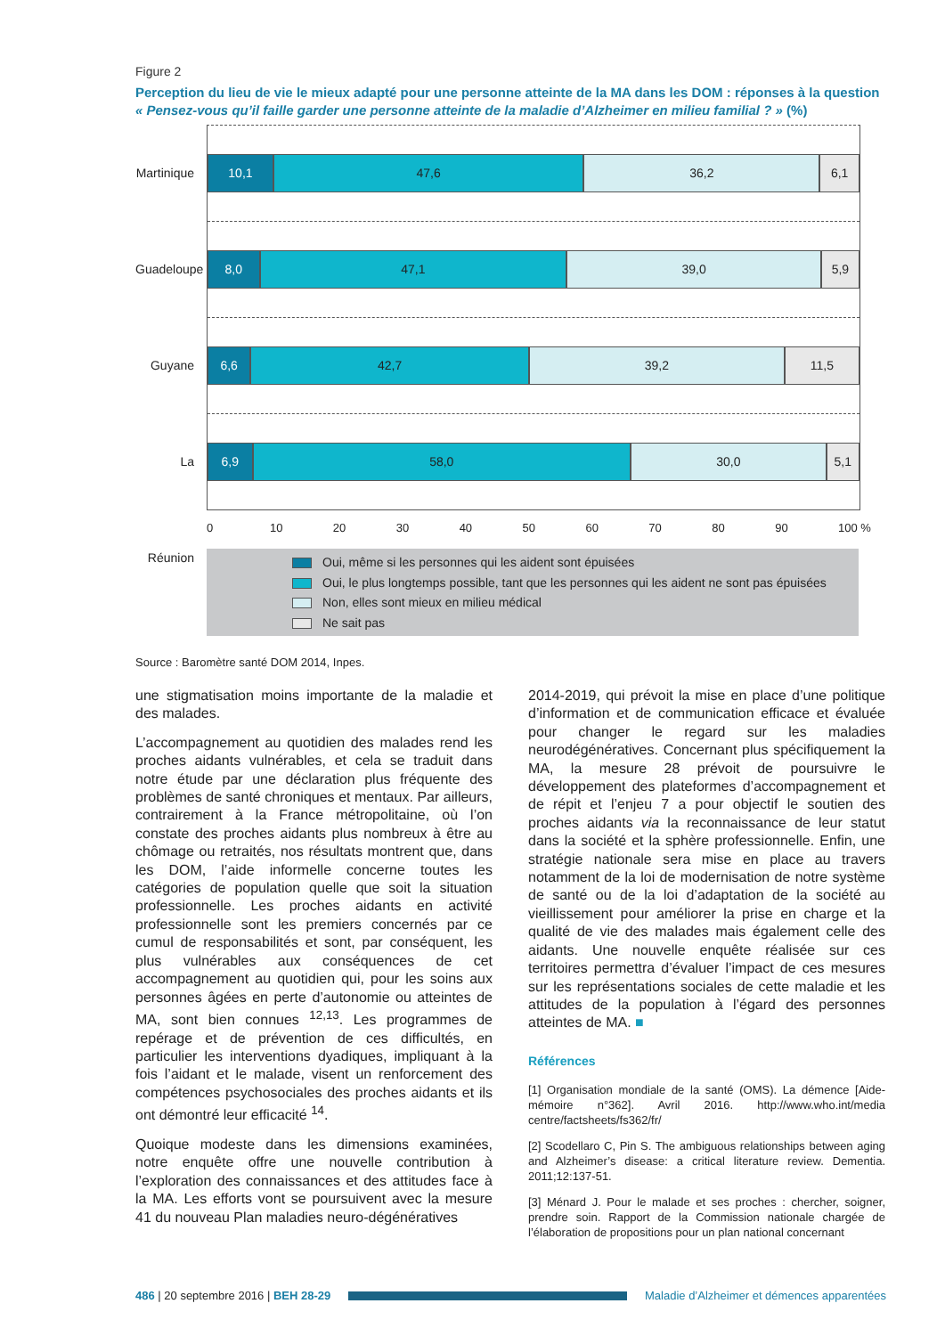Figure 2
Perception du lieu de vie le mieux adapté pour une personne atteinte de la MA dans les DOM : réponses à la question « Pensez-vous qu’il faille garder une personne atteinte de la maladie d’Alzheimer en milieu familial ? » (%)
Martinique
Guadeloupe
Guyane
La Réunion
10,1 47,6 36,2 6,1
8,0 47,1 39,0 5,9
6,6 42,7 39,2 11,5
6,9 58,0 30,0 5,1
0 10 20 30 40 50 60 70 80 90 100 %
Oui, même si les personnes qui les aident sont épuisées
Oui, le plus longtemps possible, tant que les personnes qui les aident ne sont pas épuisées
Non, elles sont mieux en milieu médical
Ne sait pas
Source : Baromètre santé DOM 2014, Inpes.
une stigmatisation moins importante de la maladie et des malades.
L’accompagnement au quotidien des malades rend les proches aidants vulnérables, et cela se traduit dans notre étude par une déclaration plus fréquente des problèmes de santé chroniques et mentaux. Par ailleurs, contrairement à la France métropolitaine, où l’on constate des proches aidants plus nombreux à être au chômage ou retraités, nos résultats montrent que, dans les DOM, l’aide informelle concerne toutes les catégories de population quelle que soit la situation professionnelle. Les proches aidants en activité professionnelle sont les premiers concernés par ce cumul de responsabilités et sont, par conséquent, les plus vulnérables aux conséquences de cet accompagnement au quotidien qui, pour les soins aux personnes âgées en perte d’autonomie ou atteintes de MA, sont bien connues <sup>12,13</sup>. Les programmes de repérage et de prévention de ces difficultés, en particulier les interventions dyadiques, impliquant à la fois l’aidant et le malade, visent un renforcement des compétences psychosociales des proches aidants et ils ont démontré leur efficacité <sup>14</sup>.
Quoique modeste dans les dimensions examinées, notre enquête offre une nouvelle contribution à l’exploration des connaissances et des attitudes face à la MA. Les efforts vont se poursuivent avec la mesure 41 du nouveau Plan maladies neuro-dégénératives
2014-2019, qui prévoit la mise en place d’une politique d’information et de communication efficace et évaluée pour changer le regard sur les maladies neurodégénératives. Concernant plus spécifiquement la MA, la mesure 28 prévoit de poursuivre le développement des plateformes d’accompagnement et de répit et l’enjeu 7 a pour objectif le soutien des proches aidants via la reconnaissance de leur statut dans la société et la sphère professionnelle. Enfin, une stratégie nationale sera mise en place au travers notamment de la loi de modernisation de notre système de santé ou de la loi d’adaptation de la société au vieillissement pour améliorer la prise en charge et la qualité de vie des malades mais également celle des aidants. Une nouvelle enquête réalisée sur ces territoires permettra d’évaluer l’impact de ces mesures sur les représentations sociales de cette maladie et les attitudes de la population à l’égard des personnes atteintes de MA. ■
Références
[1] Organisation mondiale de la santé (OMS). La démence [Aide-mémoire n°362]. Avril 2016. http://www.who.int/media centre/factsheets/fs362/fr/
[2] Scodellaro C, Pin S. The ambiguous relationships between aging and Alzheimer’s disease: a critical literature review. Dementia. 2011;12:137-51.
[3] Ménard J. Pour le malade et ses proches : chercher, soigner, prendre soin. Rapport de la Commission nationale chargée de l’élaboration de propositions pour un plan national concernant
486 | 20 septembre 2016 | BEH 28-29
Maladie d’Alzheimer et démences apparentées